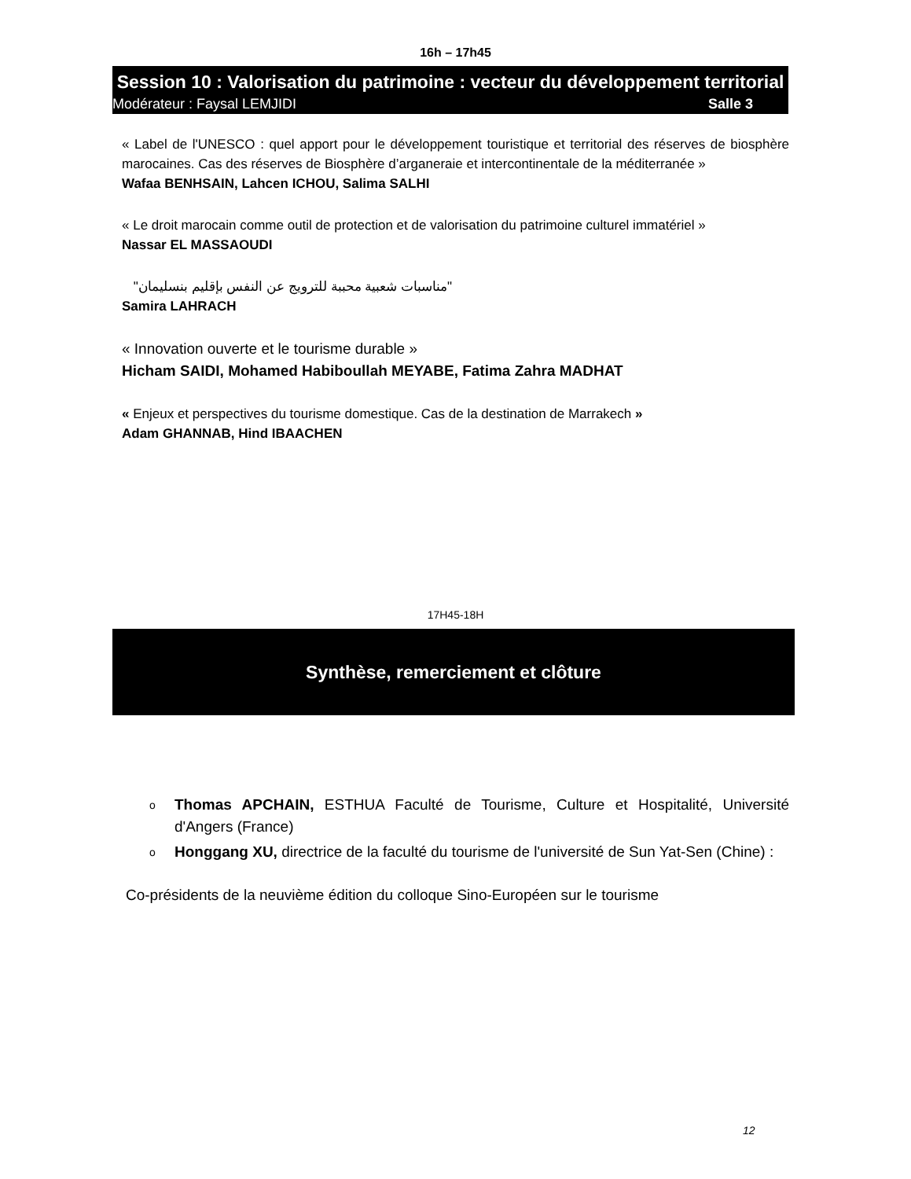16h – 17h45
Session 10 : Valorisation du patrimoine : vecteur du développement territorial
Modérateur : Faysal LEMJIDI Salle 3
« Label de l'UNESCO : quel apport pour le développement touristique et territorial des réserves de biosphère marocaines. Cas des réserves de Biosphère d’arganeraie et intercontinentale de la méditerranée »
Wafaa BENHSAIN, Lahcen ICHOU, Salima SALHI
« Le droit marocain comme outil de protection et de valorisation du patrimoine culturel immatériel »
Nassar EL MASSAOUDI
"مناسبات شعبية محببة للترويج عن النفس بإقليم بنسليمان"
Samira LAHRACH
« Innovation ouverte et le tourisme durable »
Hicham SAIDI, Mohamed Habiboullah MEYABE, Fatima Zahra MADHAT
« Enjeux et perspectives du tourisme domestique. Cas de la destination de Marrakech »
Adam GHANNAB, Hind IBAACHEN
17H45-18H
Synthèse, remerciement et clôture
o Thomas APCHAIN, ESTHUA Faculté de Tourisme, Culture et Hospitalité, Université d'Angers (France)
o Honggang XU, directrice de la faculté du tourisme de l'université de Sun Yat-Sen (Chine) :
Co-présidents de la neuvième édition du colloque Sino-Européen sur le tourisme
12